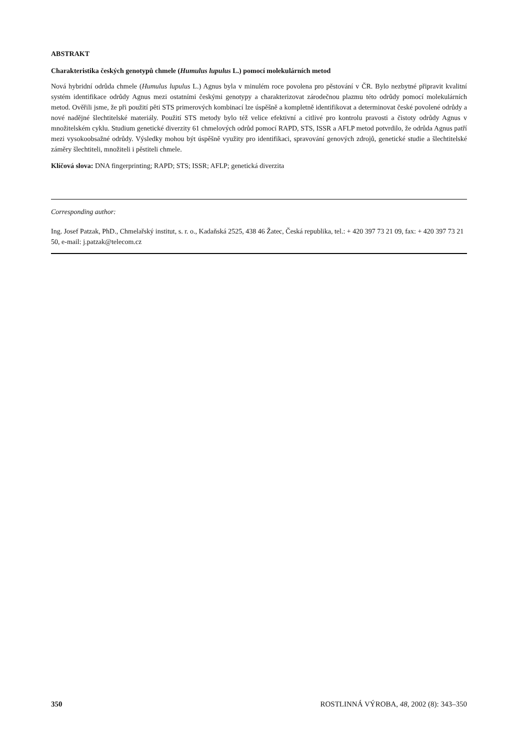ABSTRAKT
Charakteristika českých genotypů chmele (Humulus lupulus L.) pomocí molekulárních metod
Nová hybridní odrůda chmele (Humulus lupulus L.) Agnus byla v minulém roce povolena pro pěstování v ČR. Bylo nezbytné připravit kvalitní systém identifikace odrůdy Agnus mezi ostatními českými genotypy a charakterizovat zárodečnou plazmu této odrůdy pomocí molekulárních metod. Ověřili jsme, že při použití pěti STS primerových kombinací lze úspěšně a kompletně identifikovat a determinovat české povolené odrůdy a nové nadějné šlechtitelské materiály. Použití STS metody bylo též velice efektivní a citlivé pro kontrolu pravosti a čistoty odrůdy Agnus v množitelském cyklu. Studium genetické diverzity 61 chmelových odrůd pomocí RAPD, STS, ISSR a AFLP metod potvrdilo, že odrůda Agnus patří mezi vysokoobsažné odrůdy. Výsledky mohou být úspěšně využity pro identifikaci, spravování genových zdrojů, genetické studie a šlechtitelské záměry šlechtiteli, množiteli i pěstiteli chmele.
Klíčová slova: DNA fingerprinting; RAPD; STS; ISSR; AFLP; genetická diverzita
Corresponding author:
Ing. Josef Patzak, PhD., Chmelařský institut, s. r. o., Kadaňská 2525, 438 46 Žatec, Česká republika, tel.: + 420 397 73 21 09, fax: + 420 397 73 21 50, e-mail: j.patzak@telecom.cz
350 ROSTLINNÁ VÝROBA, 48, 2002 (8): 343–350